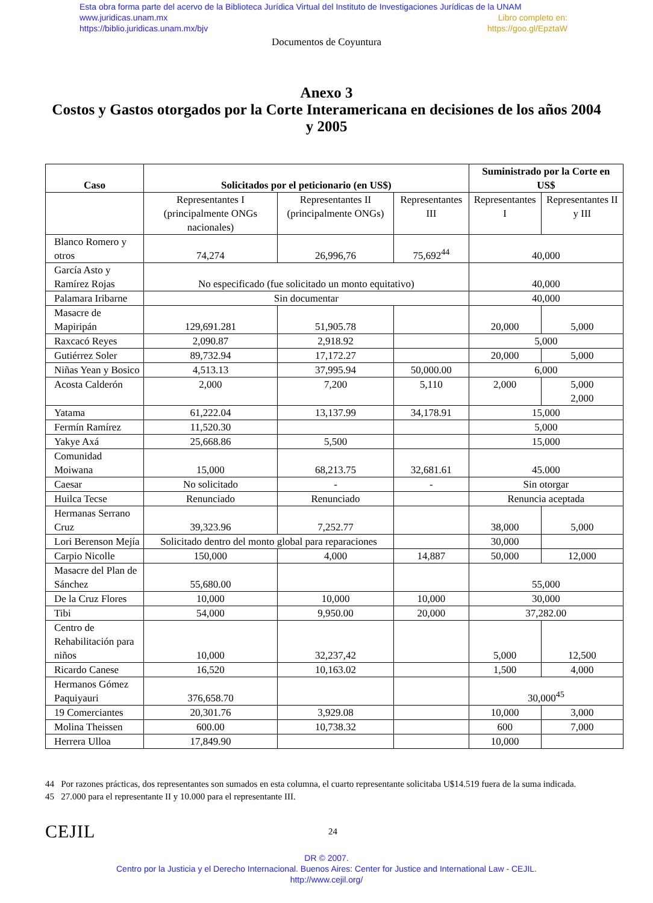Esta obra forma parte del acervo de la Biblioteca Jurídica Virtual del Instituto de Investigaciones Jurídicas de la UNAM
www.juridicas.unam.mx Libro completo en:
https://biblio.juridicas.unam.mx/bjv https://goo.gl/EpztaW
Documentos de Coyuntura
Anexo 3
Costos y Gastos otorgados por la Corte Interamericana en decisiones de los años 2004 y 2005
| Caso | Solicitados por el peticionario (en US$) | | | Suministrado por la Corte en US$ | |
| --- | --- | --- | --- | --- | --- |
| | Representantes I (principalmente ONGs nacionales) | Representantes II (principalmente ONGs) | Representantes III | Representantes I | Representantes II y III |
| Blanco Romero y otros | 74,274 | 26,996,76 | 75,692<sup>44</sup> | 40,000 | |
| García Asto y Ramírez Rojas | No especificado (fue solicitado un monto equitativo) | | | 40,000 | |
| Palamara Iribarne | Sin documentar | | | 40,000 | |
| Masacre de Mapiripán | 129,691.281 | 51,905.78 | | 20,000 | 5,000 |
| Raxcacó Reyes | 2,090.87 | 2,918.92 | | 5,000 | |
| Gutiérrez Soler | 89,732.94 | 17,172.27 | | 20,000 | 5,000 |
| Niñas Yean y Bosico | 4,513.13 | 37,995.94 | 50,000.00 | 6,000 | |
| Acosta Calderón | 2,000 | 7,200 | 5,110 | 2,000 | 5,000 2,000 |
| Yatama | 61,222.04 | 13,137.99 | 34,178.91 | 15,000 | |
| Fermín Ramírez | 11,520.30 | | | 5,000 | |
| Yakye Axá | 25,668.86 | 5,500 | | 15,000 | |
| Comunidad Moiwana | 15,000 | 68,213.75 | 32,681.61 | 45.000 | |
| Caesar | No solicitado | - | - | Sin otorgar | |
| Huilca Tecse | Renunciado | Renunciado | | Renuncia aceptada | |
| Hermanas Serrano Cruz | 39,323.96 | 7,252.77 | | 38,000 | 5,000 |
| Lori Berenson Mejía | Solicitado dentro del monto global para reparaciones | | | 30,000 | |
| Carpio Nicolle | 150,000 | 4,000 | 14,887 | 50,000 | 12,000 |
| Masacre del Plan de Sánchez | 55,680.00 | | | 55,000 | |
| De la Cruz Flores | 10,000 | 10,000 | 10,000 | 30,000 | |
| Tibi | 54,000 | 9,950.00 | 20,000 | 37,282.00 | |
| Centro de Rehabilitación para niños | 10,000 | 32,237,42 | | 5,000 | 12,500 |
| Ricardo Canese | 16,520 | 10,163.02 | | 1,500 | 4,000 |
| Hermanos Gómez Paquiyauri | 376,658.70 | | | 30,000<sup>45</sup> | |
| 19 Comerciantes | 20,301.76 | 3,929.08 | | 10,000 | 3,000 |
| Molina Theissen | 600.00 | 10,738.32 | | 600 | 7,000 |
| Herrera Ulloa | 17,849.90 | | | 10,000 | |
44 Por razones prácticas, dos representantes son sumados en esta columna, el cuarto representante solicitaba U$14.519 fuera de la suma indicada.
45 27.000 para el representante II y 10.000 para el representante III.
CEJIL
24
DR © 2007.
Centro por la Justicia y el Derecho Internacional. Buenos Aires: Center for Justice and International Law - CEJIL.
http://www.cejil.org/